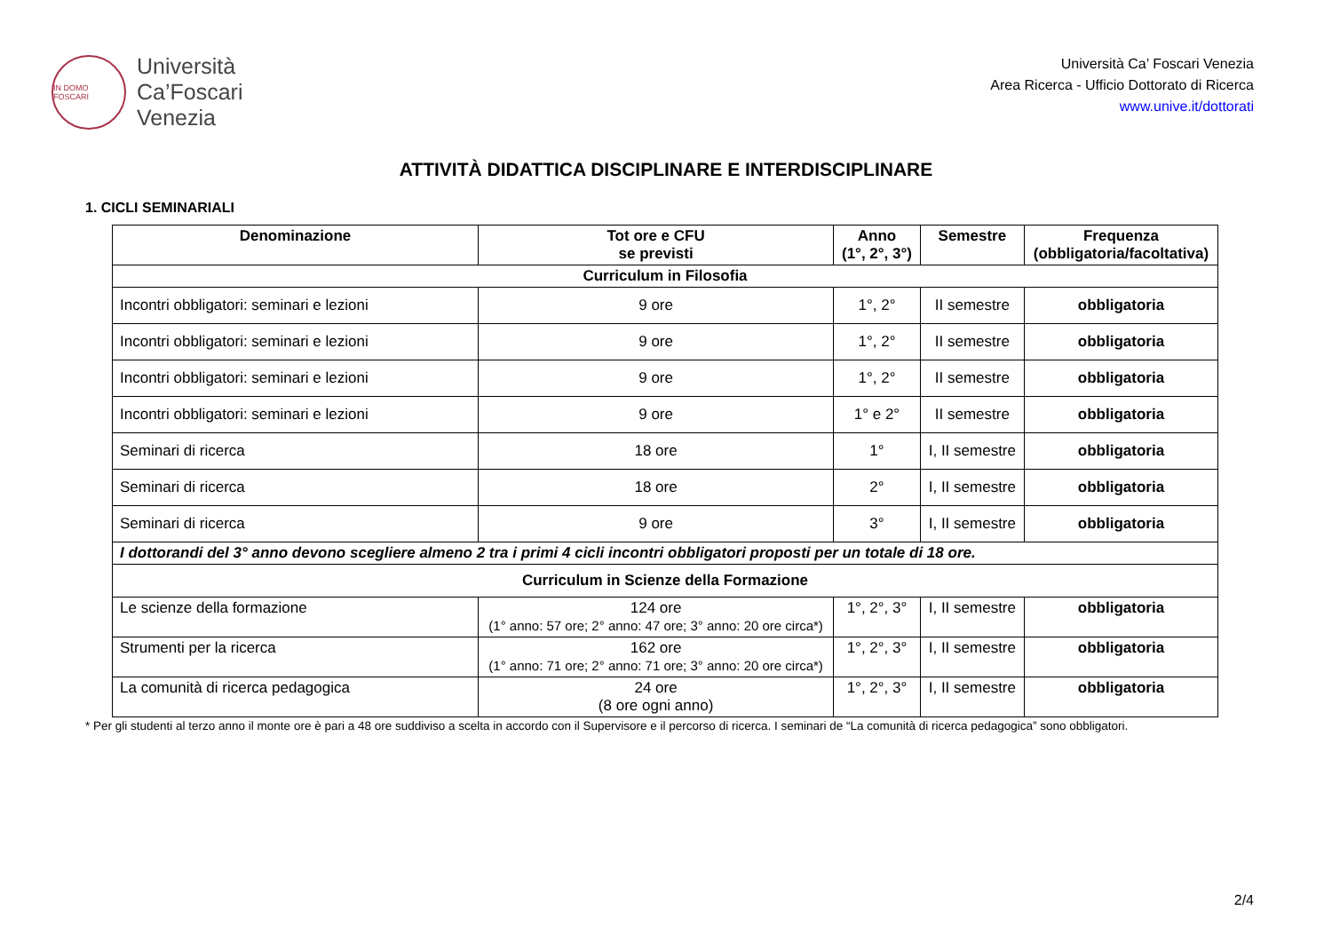IN DOMO FOSCARI
Università
Ca’Foscari
Venezia
Università Ca’ Foscari Venezia
Area Ricerca - Ufficio Dottorato di Ricerca
www.unive.it/dottorati
ATTIVITÀ DIDATTICA DISCIPLINARE E INTERDISCIPLINARE
1. CICLI SEMINARIALI
| Denominazione | Tot ore e CFU se previsti | Anno (1°, 2°, 3°) | Semestre | Frequenza (obbligatoria/facoltativa) |
| --- | --- | --- | --- | --- |
| Curriculum in Filosofia | | | | |
| Incontri obbligatori: seminari e lezioni | 9 ore | 1°, 2° | II semestre | obbligatoria |
| Incontri obbligatori: seminari e lezioni | 9 ore | 1°, 2° | II semestre | obbligatoria |
| Incontri obbligatori: seminari e lezioni | 9 ore | 1°, 2° | II semestre | obbligatoria |
| Incontri obbligatori: seminari e lezioni | 9 ore | 1° e 2° | II semestre | obbligatoria |
| Seminari di ricerca | 18 ore | 1° | I, II semestre | obbligatoria |
| Seminari di ricerca | 18 ore | 2° | I, II semestre | obbligatoria |
| Seminari di ricerca | 9 ore | 3° | I, II semestre | obbligatoria |
| I dottorandi del 3° anno devono scegliere almeno 2 tra i primi 4 cicli incontri obbligatori proposti per un totale di 18 ore. | | | | |
| Curriculum in Scienze della Formazione | | | | |
| Le scienze della formazione | 124 ore (1° anno: 57 ore; 2° anno: 47 ore; 3° anno: 20 ore circa*) | 1°, 2°, 3° | I, II semestre | obbligatoria |
| Strumenti per la ricerca | 162 ore (1° anno: 71 ore; 2° anno: 71 ore; 3° anno: 20 ore circa*) | 1°, 2°, 3° | I, II semestre | obbligatoria |
| La comunità di ricerca pedagogica | 24 ore (8 ore ogni anno) | 1°, 2°, 3° | I, II semestre | obbligatoria |
* Per gli studenti al terzo anno il monte ore è pari a 48 ore suddiviso a scelta in accordo con il Supervisore e il percorso di ricerca. I seminari de “La comunità di ricerca pedagogica” sono obbligatori.
2/4